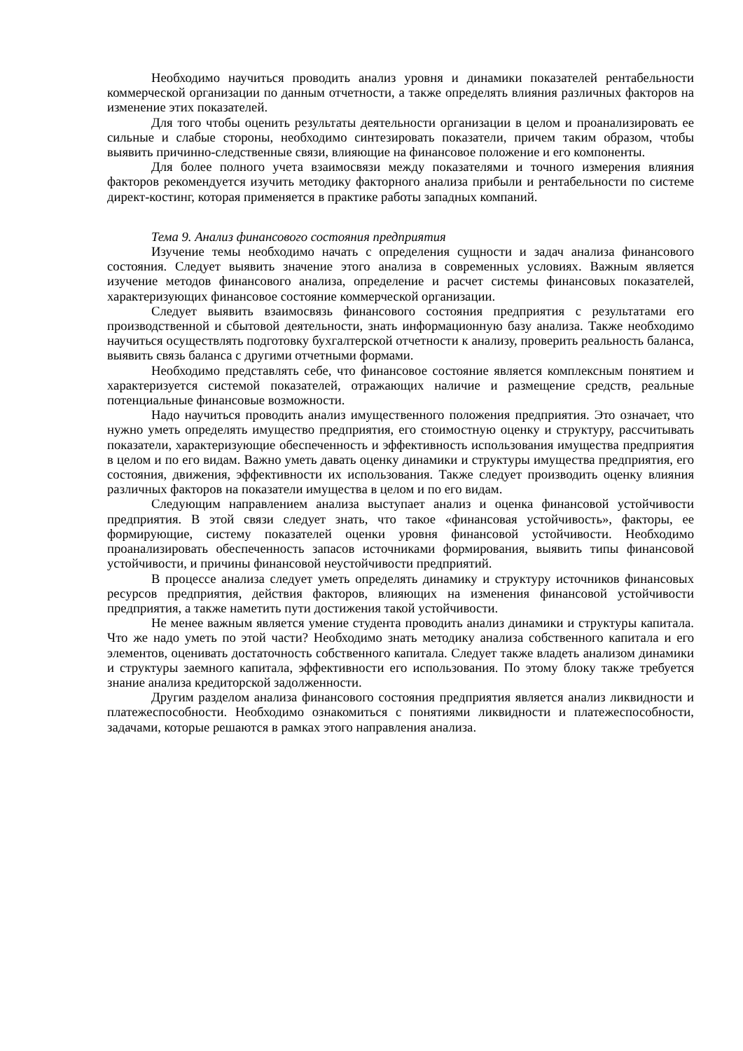Необходимо научиться проводить анализ уровня и динамики показателей рентабельности коммерческой организации по данным отчетности, а также определять влияния различных факторов на изменение этих показателей.
Для того чтобы оценить результаты деятельности организации в целом и проанализировать ее сильные и слабые стороны, необходимо синтезировать показатели, причем таким образом, чтобы выявить причинно-следственные связи, влияющие на финансовое положение и его компоненты.
Для более полного учета взаимосвязи между показателями и точного измерения влияния факторов рекомендуется изучить методику факторного анализа прибыли и рентабельности по системе директ-костинг, которая применяется в практике работы западных компаний.
Тема 9. Анализ финансового состояния предприятия
Изучение темы необходимо начать с определения сущности и задач анализа финансового состояния. Следует выявить значение этого анализа в современных условиях. Важным является изучение методов финансового анализа, определение и расчет системы финансовых показателей, характеризующих финансовое состояние коммерческой организации.
Следует выявить взаимосвязь финансового состояния предприятия с результатами его производственной и сбытовой деятельности, знать информационную базу анализа. Также необходимо научиться осуществлять подготовку бухгалтерской отчетности к анализу, проверить реальность баланса, выявить связь баланса с другими отчетными формами.
Необходимо представлять себе, что финансовое состояние является комплексным понятием и характеризуется системой показателей, отражающих наличие и размещение средств, реальные потенциальные финансовые возможности.
Надо научиться проводить анализ имущественного положения предприятия. Это означает, что нужно уметь определять имущество предприятия, его стоимостную оценку и структуру, рассчитывать показатели, характеризующие обеспеченность и эффективность использования имущества предприятия в целом и по его видам. Важно уметь давать оценку динамики и структуры имущества предприятия, его состояния, движения, эффективности их использования. Также следует производить оценку влияния различных факторов на показатели имущества в целом и по его видам.
Следующим направлением анализа выступает анализ и оценка финансовой устойчивости предприятия. В этой связи следует знать, что такое «финансовая устойчивость», факторы, ее формирующие, систему показателей оценки уровня финансовой устойчивости. Необходимо проанализировать обеспеченность запасов источниками формирования, выявить типы финансовой устойчивости, и причины финансовой неустойчивости предприятий.
В процессе анализа следует уметь определять динамику и структуру источников финансовых ресурсов предприятия, действия факторов, влияющих на изменения финансовой устойчивости предприятия, а также наметить пути достижения такой устойчивости.
Не менее важным является умение студента проводить анализ динамики и структуры капитала. Что же надо уметь по этой части? Необходимо знать методику анализа собственного капитала и его элементов, оценивать достаточность собственного капитала. Следует также владеть анализом динамики и структуры заемного капитала, эффективности его использования. По этому блоку также требуется знание анализа кредиторской задолженности.
Другим разделом анализа финансового состояния предприятия является анализ ликвидности и платежеспособности. Необходимо ознакомиться с понятиями ликвидности и платежеспособности, задачами, которые решаются в рамках этого направления анализа.